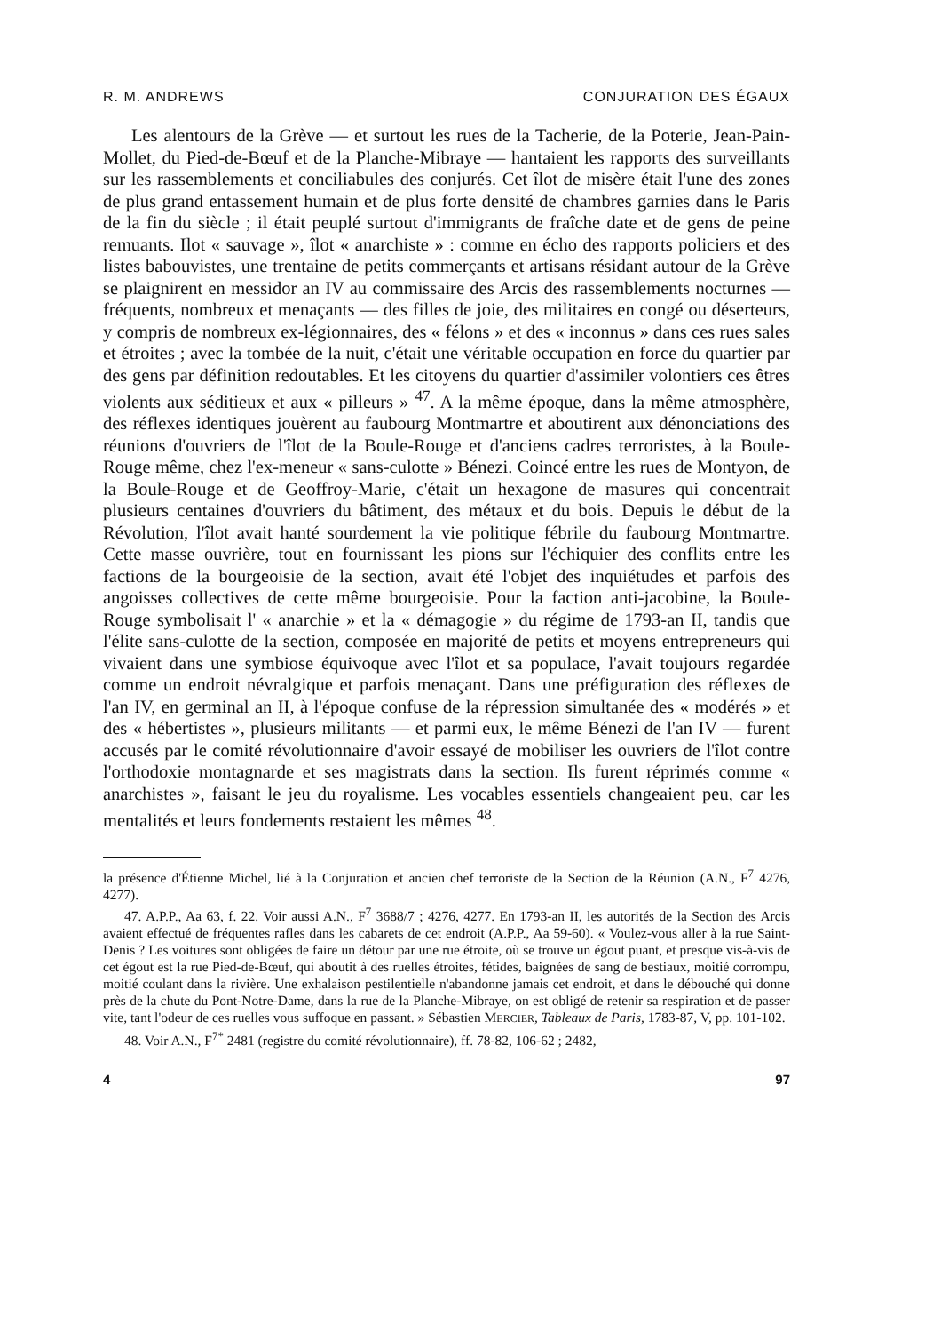R. M. ANDREWS CONJURATION DES ÉGAUX
Les alentours de la Grève — et surtout les rues de la Tacherie, de la Poterie, Jean-Pain-Mollet, du Pied-de-Bœuf et de la Planche-Mibraye — hantaient les rapports des surveillants sur les rassemblements et conciliabules des conjurés. Cet îlot de misère était l'une des zones de plus grand entassement humain et de plus forte densité de chambres garnies dans le Paris de la fin du siècle ; il était peuplé surtout d'immigrants de fraîche date et de gens de peine remuants. Ilot « sauvage », îlot « anarchiste » : comme en écho des rapports policiers et des listes babouvistes, une trentaine de petits commerçants et artisans résidant autour de la Grève se plaignirent en messidor an IV au commissaire des Arcis des rassemblements nocturnes — fréquents, nombreux et menaçants — des filles de joie, des militaires en congé ou déserteurs, y compris de nombreux ex-légionnaires, des « félons » et des « inconnus » dans ces rues sales et étroites ; avec la tombée de la nuit, c'était une véritable occupation en force du quartier par des gens par définition redoutables. Et les citoyens du quartier d'assimiler volontiers ces êtres violents aux séditieux et aux « pilleurs » <sup>47</sup>. A la même époque, dans la même atmosphère, des réflexes identiques jouèrent au faubourg Montmartre et aboutirent aux dénonciations des réunions d'ouvriers de l'îlot de la Boule-Rouge et d'anciens cadres terroristes, à la Boule-Rouge même, chez l'ex-meneur « sans-culotte » Bénezi. Coincé entre les rues de Montyon, de la Boule-Rouge et de Geoffroy-Marie, c'était un hexagone de masures qui concentrait plusieurs centaines d'ouvriers du bâtiment, des métaux et du bois. Depuis le début de la Révolution, l'îlot avait hanté sourdement la vie politique fébrile du faubourg Montmartre. Cette masse ouvrière, tout en fournissant les pions sur l'échiquier des conflits entre les factions de la bourgeoisie de la section, avait été l'objet des inquiétudes et parfois des angoisses collectives de cette même bourgeoisie. Pour la faction anti-jacobine, la Boule-Rouge symbolisait l' « anarchie » et la « démagogie » du régime de 1793-an II, tandis que l'élite sans-culotte de la section, composée en majorité de petits et moyens entrepreneurs qui vivaient dans une symbiose équivoque avec l'îlot et sa populace, l'avait toujours regardée comme un endroit névralgique et parfois menaçant. Dans une préfiguration des réflexes de l'an IV, en germinal an II, à l'époque confuse de la répression simultanée des « modérés » et des « hébertistes », plusieurs militants — et parmi eux, le même Bénezi de l'an IV — furent accusés par le comité révolutionnaire d'avoir essayé de mobiliser les ouvriers de l'îlot contre l'orthodoxie montagnarde et ses magistrats dans la section. Ils furent réprimés comme « anarchistes », faisant le jeu du royalisme. Les vocables essentiels changeaient peu, car les mentalités et leurs fondements restaient les mêmes <sup>48</sup>.
la présence d'Étienne Michel, lié à la Conjuration et ancien chef terroriste de la Section de la Réunion (A.N., F<sup>7</sup> 4276, 4277).
47. A.P.P., Aa 63, f. 22. Voir aussi A.N., F<sup>7</sup> 3688/7 ; 4276, 4277. En 1793-an II, les autorités de la Section des Arcis avaient effectué de fréquentes rafles dans les cabarets de cet endroit (A.P.P., Aa 59-60). « Voulez-vous aller à la rue Saint-Denis ? Les voitures sont obligées de faire un détour par une rue étroite, où se trouve un égout puant, et presque vis-à-vis de cet égout est la rue Pied-de-Bœuf, qui aboutit à des ruelles étroites, fétides, baignées de sang de bestiaux, moitié corrompu, moitié coulant dans la rivière. Une exhalaison pestilentielle n'abandonne jamais cet endroit, et dans le débouché qui donne près de la chute du Pont-Notre-Dame, dans la rue de la Planche-Mibraye, on est obligé de retenir sa respiration et de passer vite, tant l'odeur de ces ruelles vous suffoque en passant. » Sébastien MERCIER, Tableaux de Paris, 1783-87, V, pp. 101-102.
48. Voir A.N., F<sup>7*</sup> 2481 (registre du comité révolutionnaire), ff. 78-82, 106-62 ; 2482,
4 97